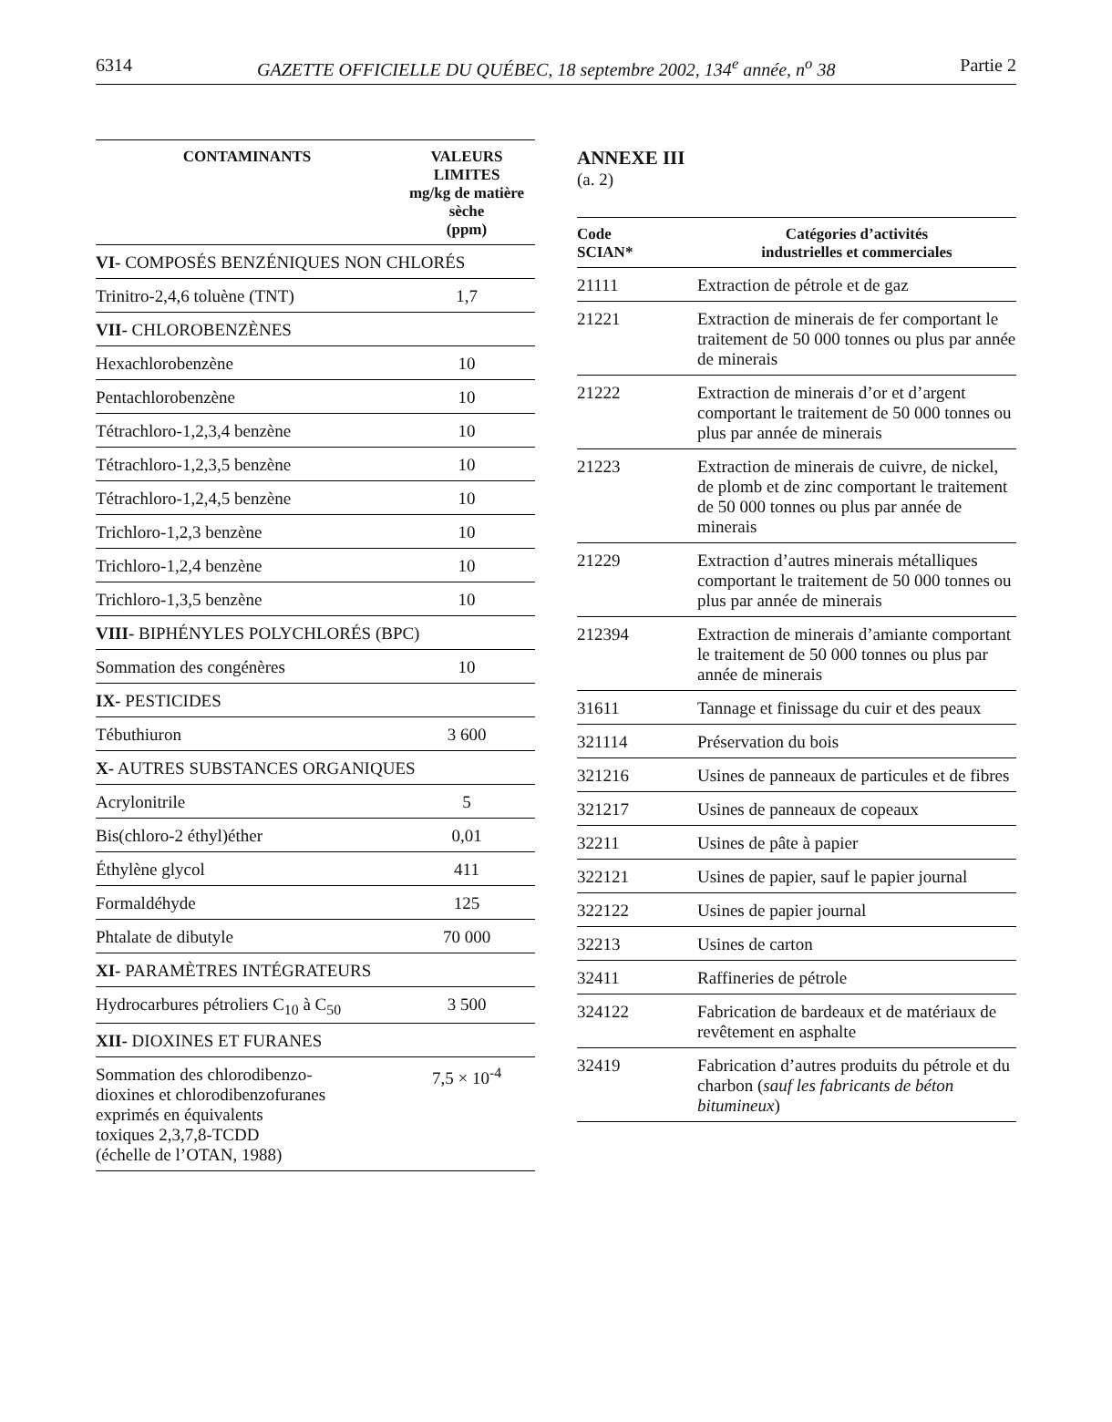6314 GAZETTE OFFICIELLE DU QUÉBEC, 18 septembre 2002, 134<sup>e</sup> année, n<sup>o</sup> 38 Partie 2
| CONTAMINANTS | VALEURS LIMITES mg/kg de matière sèche (ppm) |
| --- | --- |
| VI- COMPOSÉS BENZÉNIQUES NON CHLORÉS | |
| Trinitro-2,4,6 toluène (TNT) | 1,7 |
| VII- CHLOROBENZÈNES | |
| Hexachlorobenzène | 10 |
| Pentachlorobenzène | 10 |
| Tétrachloro-1,2,3,4 benzène | 10 |
| Tétrachloro-1,2,3,5 benzène | 10 |
| Tétrachloro-1,2,4,5 benzène | 10 |
| Trichloro-1,2,3 benzène | 10 |
| Trichloro-1,2,4 benzène | 10 |
| Trichloro-1,3,5 benzène | 10 |
| VIII- BIPHÉNYLES POLYCHLORÉS (BPC) | |
| Sommation des congénères | 10 |
| IX- PESTICIDES | |
| Tébuthiuron | 3 600 |
| X- AUTRES SUBSTANCES ORGANIQUES | |
| Acrylonitrile | 5 |
| Bis(chloro-2 éthyl)éther | 0,01 |
| Éthylène glycol | 411 |
| Formaldéhyde | 125 |
| Phtalate de dibutyle | 70 000 |
| XI- PARAMÈTRES INTÉGRATEURS | |
| Hydrocarbures pétroliers C<sub>10</sub> à C<sub>50</sub> | 3 500 |
| XII- DIOXINES ET FURANES | |
| Sommation des chlorodibenzo- dioxines et chlorodibenzofuranes exprimés en équivalents toxiques 2,3,7,8-TCDD (échelle de l’OTAN, 1988) | 7,5 × 10<sup>-4</sup> |
ANNEXE III
(a. 2)
| Code SCIAN* | Catégories d’activités industrielles et commerciales |
| --- | --- |
| 21111 | Extraction de pétrole et de gaz |
| 21221 | Extraction de minerais de fer comportant le traitement de 50 000 tonnes ou plus par année de minerais |
| 21222 | Extraction de minerais d’or et d’argent comportant le traitement de 50 000 tonnes ou plus par année de minerais |
| 21223 | Extraction de minerais de cuivre, de nickel, de plomb et de zinc comportant le traitement de 50 000 tonnes ou plus par année de minerais |
| 21229 | Extraction d’autres minerais métalliques comportant le traitement de 50 000 tonnes ou plus par année de minerais |
| 212394 | Extraction de minerais d’amiante comportant le traitement de 50 000 tonnes ou plus par année de minerais |
| 31611 | Tannage et finissage du cuir et des peaux |
| 321114 | Préservation du bois |
| 321216 | Usines de panneaux de particules et de fibres |
| 321217 | Usines de panneaux de copeaux |
| 32211 | Usines de pâte à papier |
| 322121 | Usines de papier, sauf le papier journal |
| 322122 | Usines de papier journal |
| 32213 | Usines de carton |
| 32411 | Raffineries de pétrole |
| 324122 | Fabrication de bardeaux et de matériaux de revêtement en asphalte |
| 32419 | Fabrication d’autres produits du pétrole et du charbon ( sauf les fabricants de béton bitumineux ) |